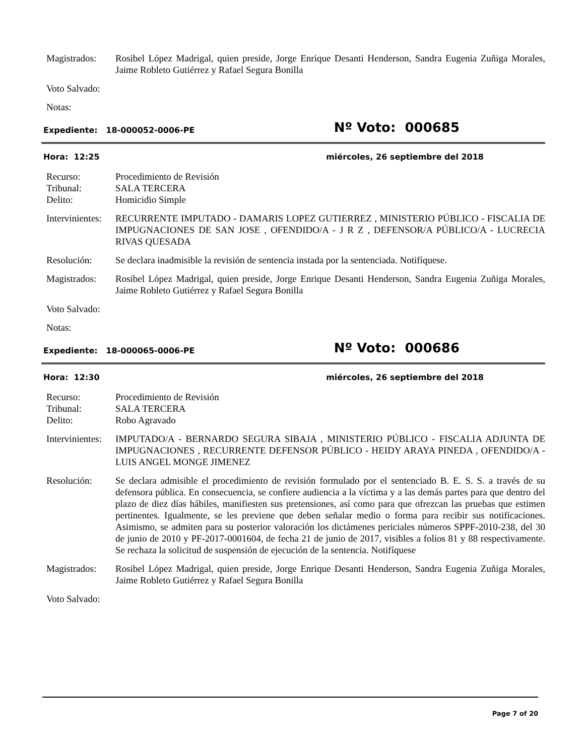Magistrados: Rosibel López Madrigal, quien preside, Jorge Enrique Desanti Henderson, Sandra Eugenia Zuñiga Morales, Jaime Robleto Gutiérrez y Rafael Segura Bonilla
Voto Salvado:
Notas:
Expediente: 18-000052-0006-PE Nº Voto: 000685
Hora: 12:25 miércoles, 26 septiembre del 2018
Recurso: Procedimiento de Revisión
Tribunal: SALA TERCERA
Delito: Homicidio Simple
Intervinientes:
RECURRENTE IMPUTADO - DAMARIS LOPEZ GUTIERREZ , MINISTERIO PÚBLICO - FISCALIA DE IMPUGNACIONES DE SAN JOSE , OFENDIDO/A - J R Z , DEFENSOR/A PÚBLICO/A - LUCRECIA RIVAS QUESADA
Resolución: Se declara inadmisible la revisión de sentencia instada por la sentenciada. Notifíquese.
Magistrados: Rosibel López Madrigal, quien preside, Jorge Enrique Desanti Henderson, Sandra Eugenia Zuñiga Morales, Jaime Robleto Gutiérrez y Rafael Segura Bonilla
Voto Salvado:
Notas:
Expediente: 18-000065-0006-PE Nº Voto: 000686
Hora: 12:30 miércoles, 26 septiembre del 2018
Recurso: Procedimiento de Revisión
Tribunal: SALA TERCERA
Delito: Robo Agravado
Intervinientes:
IMPUTADO/A - BERNARDO SEGURA SIBAJA , MINISTERIO PÚBLICO - FISCALIA ADJUNTA DE IMPUGNACIONES , RECURRENTE DEFENSOR PÚBLICO - HEIDY ARAYA PINEDA , OFENDIDO/A - LUIS ANGEL MONGE JIMENEZ
Resolución: Se declara admisible el procedimiento de revisión formulado por el sentenciado B. E. S. S. a través de su defensora pública. En consecuencia, se confiere audiencia a la víctima y a las demás partes para que dentro del plazo de diez días hábiles, manifiesten sus pretensiones, así como para que ofrezcan las pruebas que estimen pertinentes. Igualmente, se les previene que deben señalar medio o forma para recibir sus notificaciones. Asimismo, se admiten para su posterior valoración los dictámenes periciales números SPPF-2010-238, del 30 de junio de 2010 y PF-2017-0001604, de fecha 21 de junio de 2017, visibles a folios 81 y 88 respectivamente. Se rechaza la solicitud de suspensión de ejecución de la sentencia. Notifíquese
Magistrados: Rosibel López Madrigal, quien preside, Jorge Enrique Desanti Henderson, Sandra Eugenia Zuñiga Morales, Jaime Robleto Gutiérrez y Rafael Segura Bonilla
Voto Salvado:
Page 7 of 20